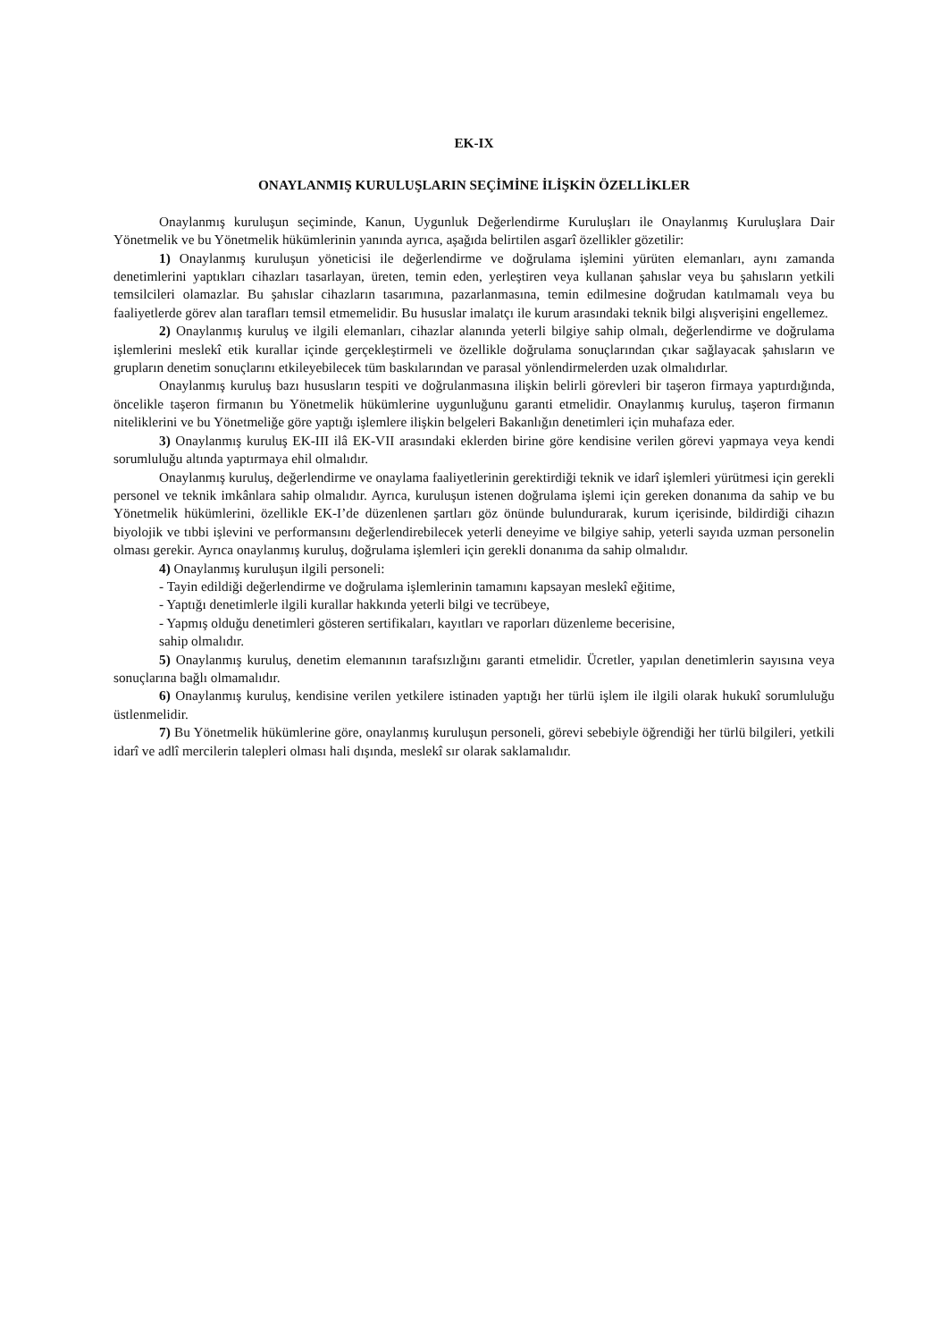EK-IX
ONAYLANMIŞ KURULUŞLARIN SEÇİMİNE İLİŞKİN ÖZELLİKLER
Onaylanmış kuruluşun seçiminde, Kanun, Uygunluk Değerlendirme Kuruluşları ile Onaylanmış Kuruluşlara Dair Yönetmelik ve bu Yönetmelik hükümlerinin yanında ayrıca, aşağıda belirtilen asgarî özellikler gözetilir:
1) Onaylanmış kuruluşun yöneticisi ile değerlendirme ve doğrulama işlemini yürüten elemanları, aynı zamanda denetimlerini yaptıkları cihazları tasarlayan, üreten, temin eden, yerleştiren veya kullanan şahıslar veya bu şahısların yetkili temsilcileri olamazlar. Bu şahıslar cihazların tasarımına, pazarlanmasına, temin edilmesine doğrudan katılmamalı veya bu faaliyetlerde görev alan tarafları temsil etmemelidir. Bu hususlar imalatçı ile kurum arasındaki teknik bilgi alışverişini engellemez.
2) Onaylanmış kuruluş ve ilgili elemanları, cihazlar alanında yeterli bilgiye sahip olmalı, değerlendirme ve doğrulama işlemlerini meslekî etik kurallar içinde gerçekleştirmeli ve özellikle doğrulama sonuçlarından çıkar sağlayacak şahısların ve grupların denetim sonuçlarını etkileyebilecek tüm baskılarından ve parasal yönlendirmelerden uzak olmalıdırlar.
Onaylanmış kuruluş bazı hususların tespiti ve doğrulanmasına ilişkin belirli görevleri bir taşeron firmaya yaptırdığında, öncelikle taşeron firmanın bu Yönetmelik hükümlerine uygunluğunu garanti etmelidir. Onaylanmış kuruluş, taşeron firmanın niteliklerini ve bu Yönetmeliğe göre yaptığı işlemlere ilişkin belgeleri Bakanlığın denetimleri için muhafaza eder.
3) Onaylanmış kuruluş EK-III ilâ EK-VII arasındaki eklerden birine göre kendisine verilen görevi yapmaya veya kendi sorumluluğu altında yaptırmaya ehil olmalıdır.
Onaylanmış kuruluş, değerlendirme ve onaylama faaliyetlerinin gerektirdiği teknik ve idarî işlemleri yürütmesi için gerekli personel ve teknik imkânlara sahip olmalıdır. Ayrıca, kuruluşun istenen doğrulama işlemi için gereken donanıma da sahip ve bu Yönetmelik hükümlerini, özellikle EK-I’de düzenlenen şartları göz önünde bulundurarak, kurum içerisinde, bildirdiği cihazın biyolojik ve tıbbi işlevini ve performansını değerlendirebilecek yeterli deneyime ve bilgiye sahip, yeterli sayıda uzman personelin olması gerekir. Ayrıca onaylanmış kuruluş, doğrulama işlemleri için gerekli donanıma da sahip olmalıdır.
4) Onaylanmış kuruluşun ilgili personeli:
- Tayin edildiği değerlendirme ve doğrulama işlemlerinin tamamını kapsayan meslekî eğitime,
- Yaptığı denetimlerle ilgili kurallar hakkında yeterli bilgi ve tecrübeye,
- Yapmış olduğu denetimleri gösteren sertifikaları, kayıtları ve raporları düzenleme becerisine,
sahip olmalıdır.
5) Onaylanmış kuruluş, denetim elemanının tarafsızlığını garanti etmelidir. Ücretler, yapılan denetimlerin sayısına veya sonuçlarına bağlı olmamalıdır.
6) Onaylanmış kuruluş, kendisine verilen yetkilere istinaden yaptığı her türlü işlem ile ilgili olarak hukukî sorumluluğu üstlenmelidir.
7) Bu Yönetmelik hükümlerine göre, onaylanmış kuruluşun personeli, görevi sebebiyle öğrendiği her türlü bilgileri, yetkili idarî ve adlî mercilerin talepleri olması hali dışında, meslekî sır olarak saklamalıdır.